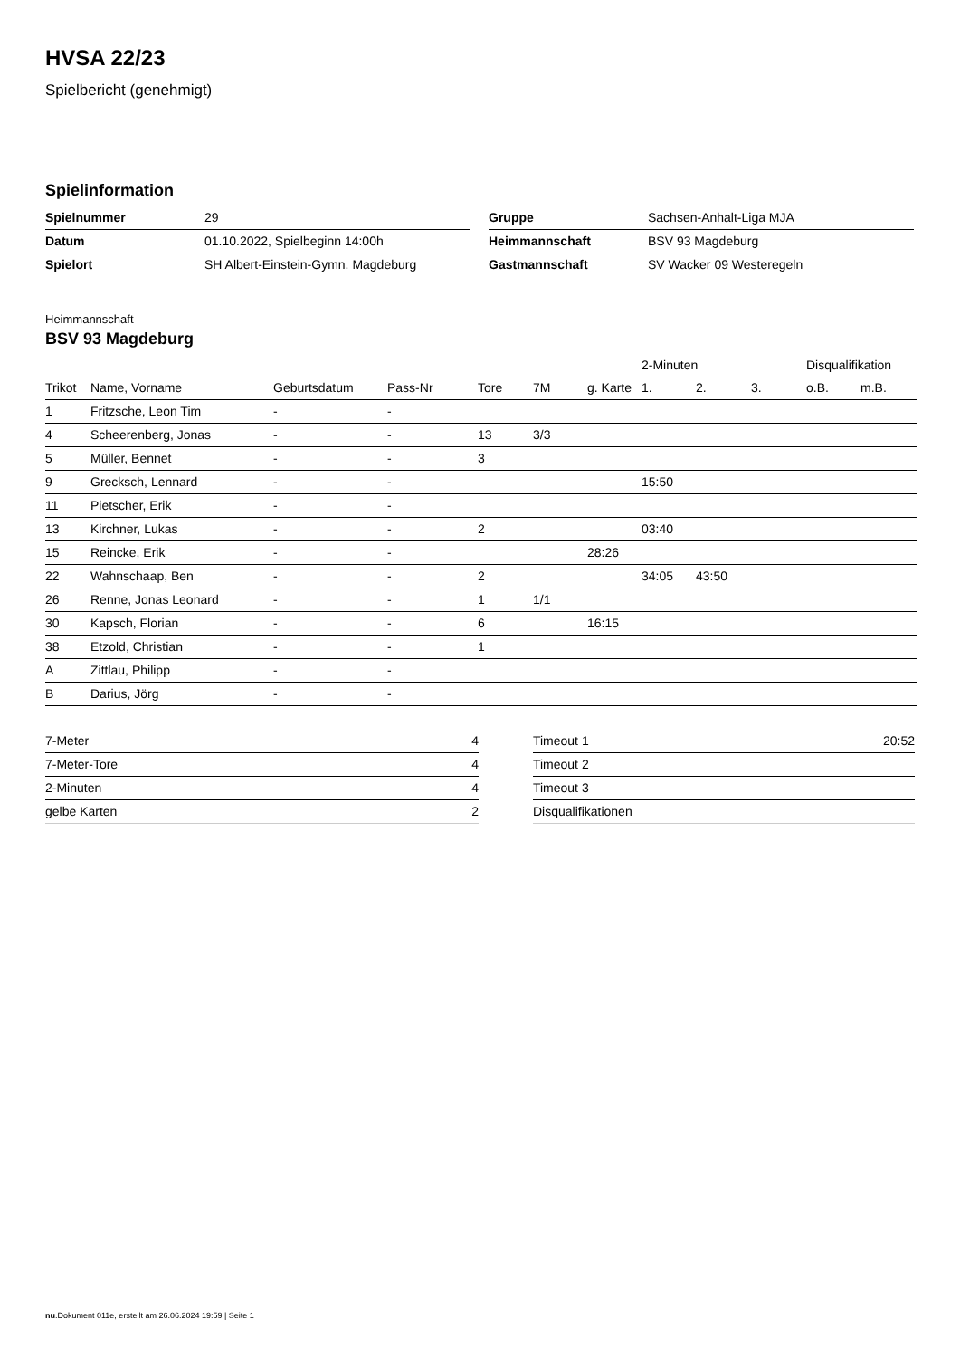HVSA 22/23
Spielbericht (genehmigt)
Spielinformation
| Spielnummer | 29 |
| Datum | 01.10.2022, Spielbeginn 14:00h |
| Spielort | SH Albert-Einstein-Gymn. Magdeburg |
| Gruppe | Sachsen-Anhalt-Liga MJA |
| Heimmannschaft | BSV 93 Magdeburg |
| Gastmannschaft | SV Wacker 09 Westeregeln |
Heimmannschaft
BSV 93 Magdeburg
| | | | | | | | 2-Minuten | | | Disqualifikation | |
| --- | --- | --- | --- | --- | --- | --- | --- | --- | --- | --- | --- |
| Trikot | Name, Vorname | Geburtsdatum | Pass-Nr | Tore | 7M | g. Karte | 1. | 2. | 3. | o.B. | m.B. |
| 1 | Fritzsche, Leon Tim | - | - | | | | | | | | |
| 4 | Scheerenberg, Jonas | - | - | 13 | 3/3 | | | | | | |
| 5 | Müller, Bennet | - | - | 3 | | | | | | | |
| 9 | Grecksch, Lennard | - | - | | | | 15:50 | | | | |
| 11 | Pietscher, Erik | - | - | | | | | | | | |
| 13 | Kirchner, Lukas | - | - | 2 | | | 03:40 | | | | |
| 15 | Reincke, Erik | - | - | | | 28:26 | | | | | |
| 22 | Wahnschaap, Ben | - | - | 2 | | | 34:05 | 43:50 | | | |
| 26 | Renne, Jonas Leonard | - | - | 1 | 1/1 | | | | | | |
| 30 | Kapsch, Florian | - | - | 6 | | 16:15 | | | | | |
| 38 | Etzold, Christian | - | - | 1 | | | | | | | |
| A | Zittlau, Philipp | - | - | | | | | | | | |
| B | Darius, Jörg | - | - | | | | | | | | |
| 7-Meter | 4 |
| 7-Meter-Tore | 4 |
| 2-Minuten | 4 |
| gelbe Karten | 2 |
| Timeout 1 | 20:52 |
| Timeout 2 | |
| Timeout 3 | |
| Disqualifikationen | |
nu.Dokument 011e, erstellt am 26.06.2024 19:59 | Seite 1